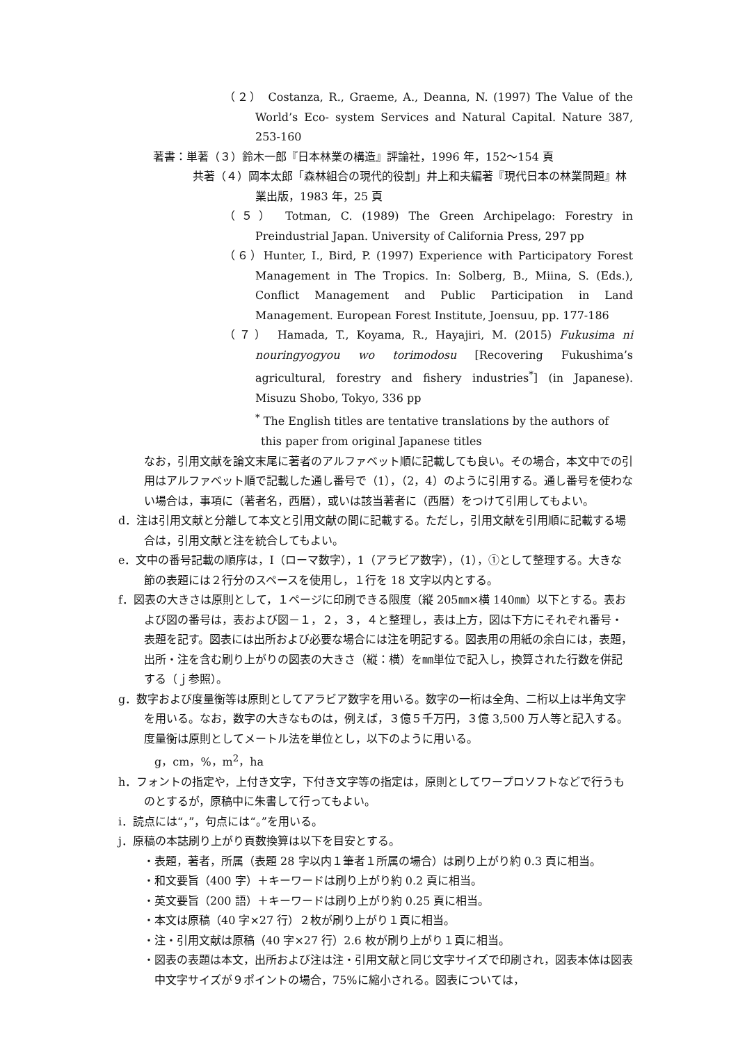（２） Costanza, R., Graeme, A., Deanna, N. (1997) The Value of the World’s Eco- system Services and Natural Capital. Nature 387, 253-160
著書：単著（３）鈴木一郎『日本林業の構造』評論社，1996 年，152〜154 頁
共著（４）岡本太郎「森林組合の現代的役割」井上和夫編著『現代日本の林業問題』林業出版，1983 年，25 頁
（５） Totman, C. (1989) The Green Archipelago: Forestry in Preindustrial Japan. University of California Press, 297 pp
（６）Hunter, I., Bird, P. (1997) Experience with Participatory Forest Management in The Tropics. In: Solberg, B., Miina, S. (Eds.), Conflict Management and Public Participation in Land Management. European Forest Institute, Joensuu, pp. 177-186
（７） Hamada, T., Koyama, R., Hayajiri, M. (2015) Fukusima ni nouringyogyou wo torimodosu [Recovering Fukushima’s agricultural, forestry and fishery industries<sup>*</sup>] (in Japanese). Misuzu Shobo, Tokyo, 336 pp
<sup>*</sup> The English titles are tentative translations by the authors of this paper from original Japanese titles
なお，引用文献を論文末尾に著者のアルファベット順に記載しても良い。その場合，本文中での引用はアルファベット順で記載した通し番号で（1），（2，4）のように引用する。通し番号を使わない場合は，事項に（著者名，西暦），或いは該当著者に（西暦）をつけて引用してもよい。
d．注は引用文献と分離して本文と引用文献の間に記載する。ただし，引用文献を引用順に記載する場合は，引用文献と注を統合してもよい。
e．文中の番号記載の順序は，Ⅰ（ローマ数字），1（アラビア数字），（1），①として整理する。大きな節の表題には２行分のスペースを使用し，１行を 18 文字以内とする。
f．図表の大きさは原則として，１ページに印刷できる限度（縦 205㎜×横 140㎜）以下とする。表および図の番号は，表および図－１，２，３，４と整理し，表は上方，図は下方にそれぞれ番号・表題を記す。図表には出所および必要な場合には注を明記する。図表用の用紙の余白には，表題，出所・注を含む刷り上がりの図表の大きさ（縦：横）を㎜単位で記入し，換算された行数を併記する（ｊ参照）。
g．数字および度量衡等は原則としてアラビア数字を用いる。数字の一桁は全角、二桁以上は半角文字を用いる。なお，数字の大きなものは，例えば，３億５千万円，３億 3,500 万人等と記入する。度量衡は原則としてメートル法を単位とし，以下のように用いる。
g，cm，%，m<sup>2</sup>，ha
h．フォントの指定や，上付き文字，下付き文字等の指定は，原則としてワープロソフトなどで行うものとするが，原稿中に朱書して行ってもよい。
i．読点には“，”，句点には“。”を用いる。
j．原稿の本誌刷り上がり頁数換算は以下を目安とする。
・表題，著者，所属（表題 28 字以内１筆者１所属の場合）は刷り上がり約 0.3 頁に相当。
・和文要旨（400 字）＋キーワードは刷り上がり約 0.2 頁に相当。
・英文要旨（200 語）＋キーワードは刷り上がり約 0.25 頁に相当。
・本文は原稿（40 字×27 行）２枚が刷り上がり１頁に相当。
・注・引用文献は原稿（40 字×27 行）2.6 枚が刷り上がり１頁に相当。
・図表の表題は本文，出所および注は注・引用文献と同じ文字サイズで印刷され，図表本体は図表中文字サイズが９ポイントの場合，75%に縮小される。図表については，